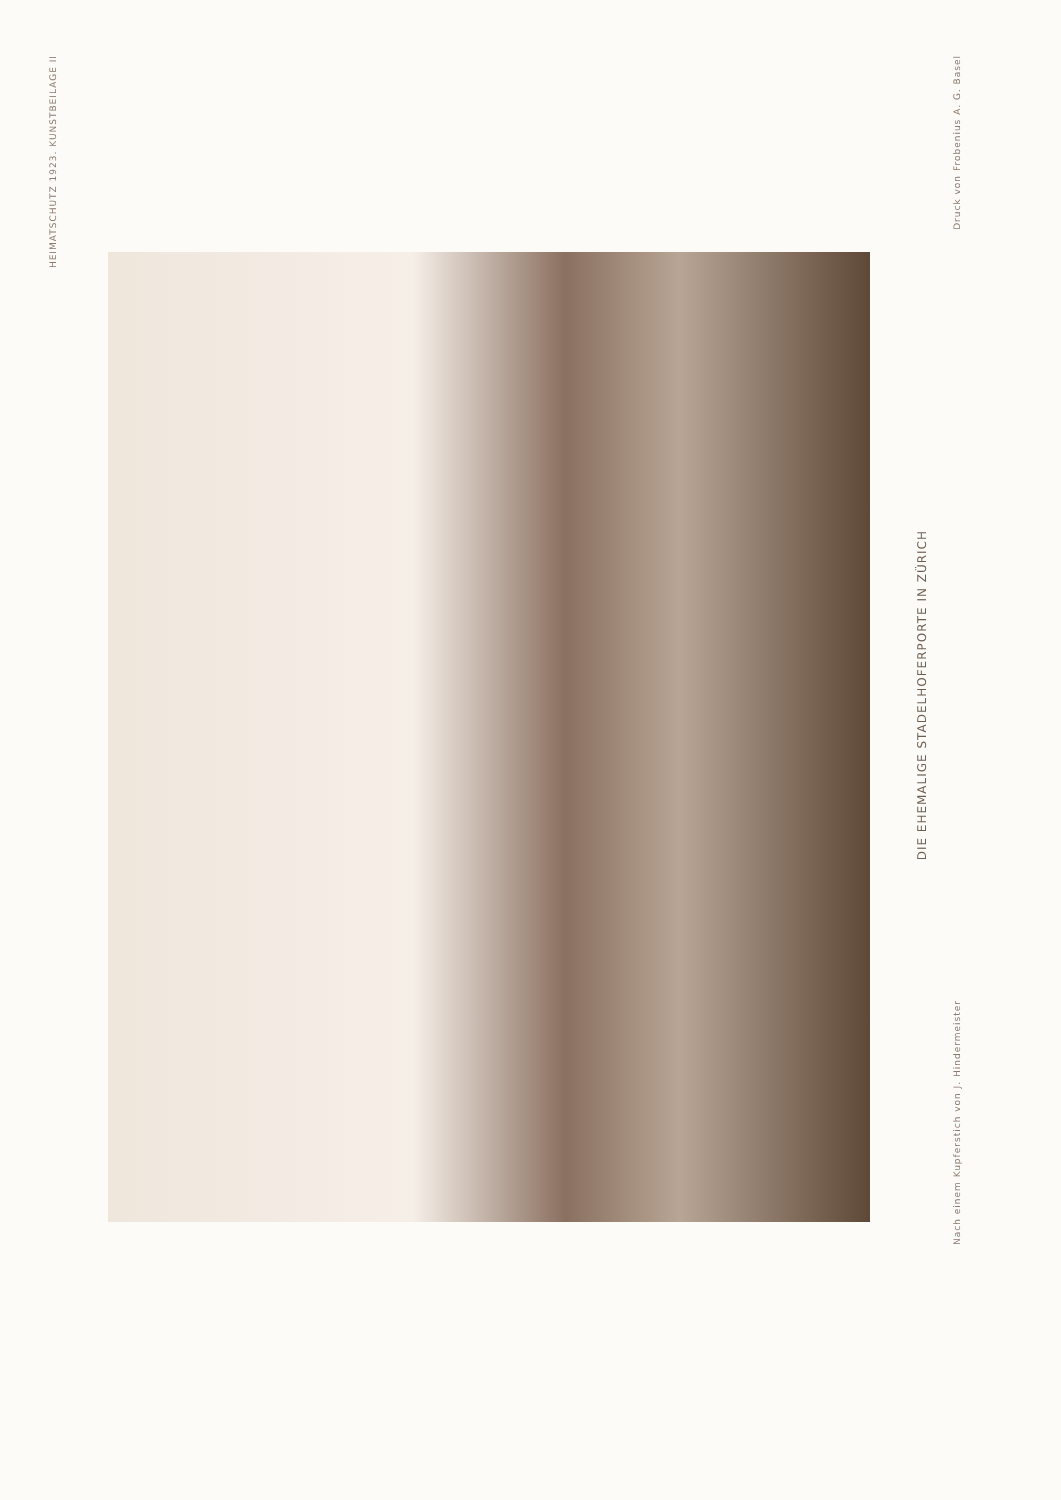HEIMATSCHUTZ 1923. KUNSTBEILAGE II
DIE EHEMALIGE STADELHOFERPORTE IN ZÜRICH
Druck von Frobenius A. G. Basel
Nach einem Kupferstich von J. Hindermeister